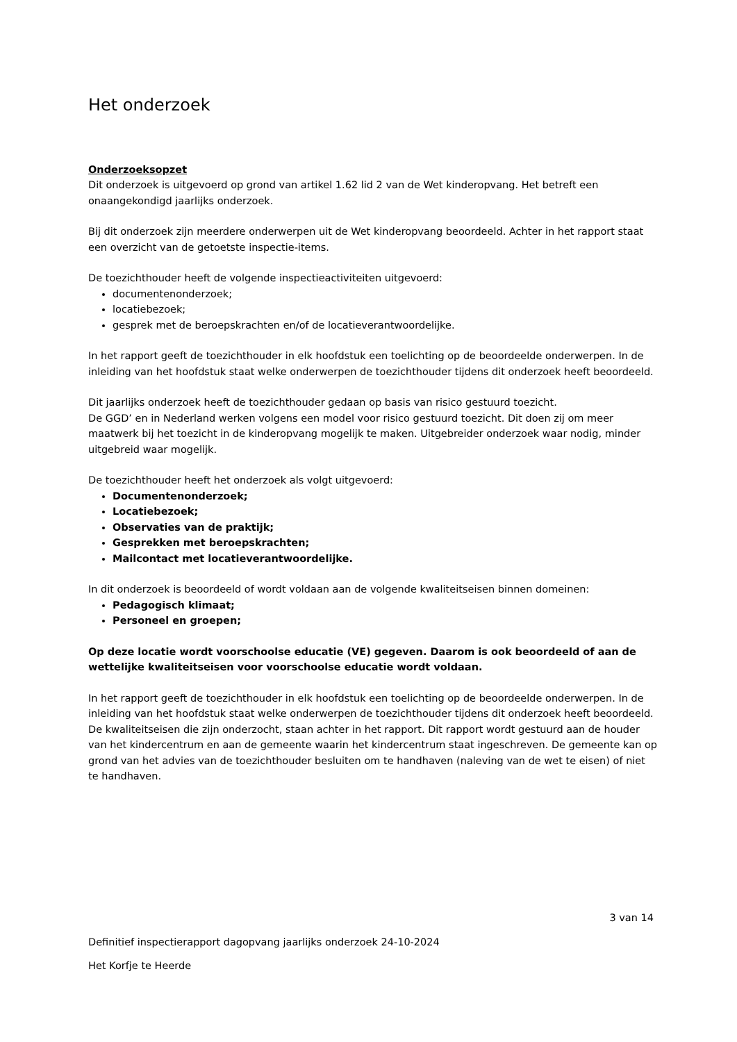Het onderzoek
Onderzoeksopzet
Dit onderzoek is uitgevoerd op grond van artikel 1.62 lid 2 van de Wet kinderopvang. Het betreft een onaangekondigd jaarlijks onderzoek.
Bij dit onderzoek zijn meerdere onderwerpen uit de Wet kinderopvang beoordeeld. Achter in het rapport staat een overzicht van de getoetste inspectie-items.
De toezichthouder heeft de volgende inspectieactiviteiten uitgevoerd:
documentenonderzoek;
locatiebezoek;
gesprek met de beroepskrachten en/of de locatieverantwoordelijke.
In het rapport geeft de toezichthouder in elk hoofdstuk een toelichting op de beoordeelde onderwerpen. In de inleiding van het hoofdstuk staat welke onderwerpen de toezichthouder tijdens dit onderzoek heeft beoordeeld.
Dit jaarlijks onderzoek heeft de toezichthouder gedaan op basis van risico gestuurd toezicht.
De GGD’ en in Nederland werken volgens een model voor risico gestuurd toezicht. Dit doen zij om meer maatwerk bij het toezicht in de kinderopvang mogelijk te maken. Uitgebreider onderzoek waar nodig, minder uitgebreid waar mogelijk.
De toezichthouder heeft het onderzoek als volgt uitgevoerd:
Documentenonderzoek;
Locatiebezoek;
Observaties van de praktijk;
Gesprekken met beroepskrachten;
Mailcontact met locatieverantwoordelijke.
In dit onderzoek is beoordeeld of wordt voldaan aan de volgende kwaliteitseisen binnen domeinen:
Pedagogisch klimaat;
Personeel en groepen;
Op deze locatie wordt voorschoolse educatie (VE) gegeven. Daarom is ook beoordeeld of aan de wettelijke kwaliteitseisen voor voorschoolse educatie wordt voldaan.
In het rapport geeft de toezichthouder in elk hoofdstuk een toelichting op de beoordeelde onderwerpen. In de inleiding van het hoofdstuk staat welke onderwerpen de toezichthouder tijdens dit onderzoek heeft beoordeeld. De kwaliteitseisen die zijn onderzocht, staan achter in het rapport. Dit rapport wordt gestuurd aan de houder van het kindercentrum en aan de gemeente waarin het kindercentrum staat ingeschreven. De gemeente kan op grond van het advies van de toezichthouder besluiten om te handhaven (naleving van de wet te eisen) of niet te handhaven.
3 van 14
Definitief inspectierapport dagopvang jaarlijks onderzoek 24-10-2024
Het Korfje te Heerde